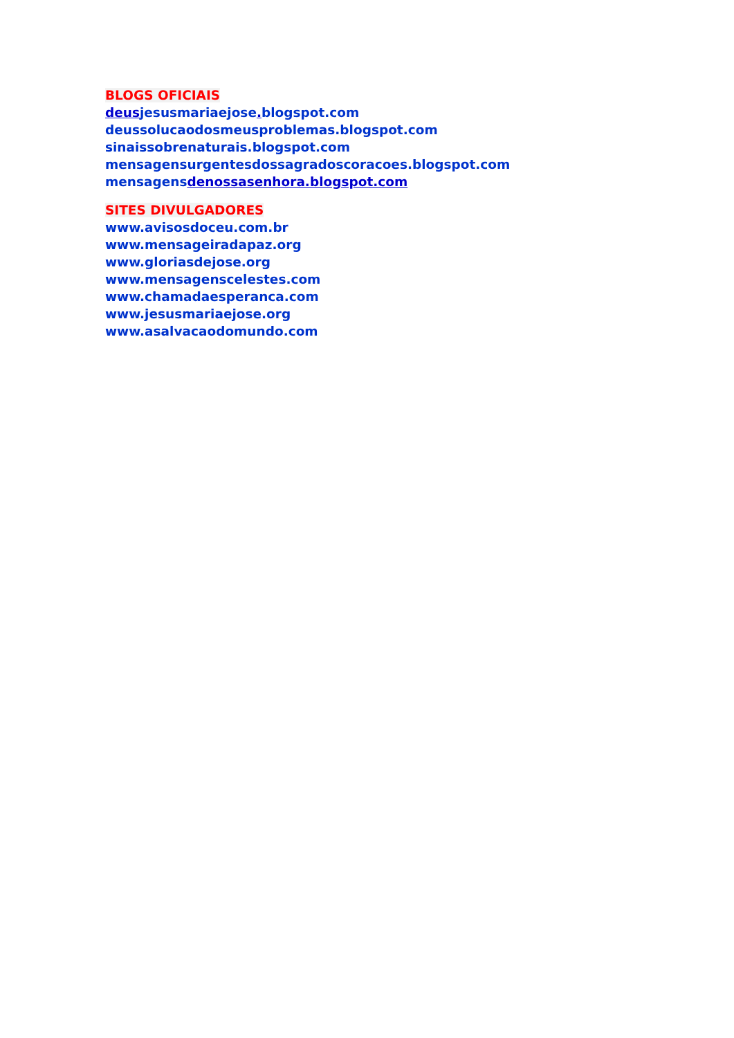BLOGS OFICIAIS
deusjesusmariaejose. blogspot.com
deussolucaodosmeusproblemas.blogspot.com
sinaissobrenaturais.blogspot.com
mensagensurgentesdossagradoscoracoes.blogspot.com
mensagensdenossasenhora.blogspot.com
SITES DIVULGADORES
www.avisosdoceu.com.br
www.mensageiradapaz.org
www.gloriasdejose.org
www.mensagenscelestes.com
www.chamadaesperanca.com
www.jesusmariaejose.org
www.asalvacaodomundo.com